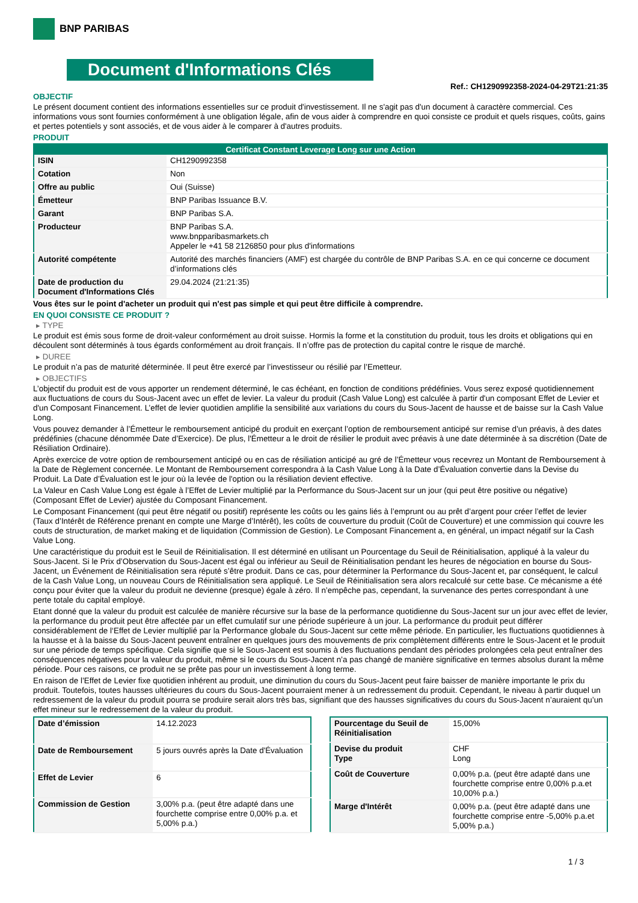BNP PARIBAS
Document d'Informations Clés
Ref.: CH1290992358-2024-04-29T21:21:35
OBJECTIF
Le présent document contient des informations essentielles sur ce produit d'investissement. Il ne s'agit pas d'un document à caractère commercial. Ces informations vous sont fournies conformément à une obligation légale, afin de vous aider à comprendre en quoi consiste ce produit et quels risques, coûts, gains et pertes potentiels y sont associés, et de vous aider à le comparer à d'autres produits.
PRODUIT
| Certificat Constant Leverage Long sur une Action | |
| --- | --- |
| ISIN | CH1290992358 |
| Cotation | Non |
| Offre au public | Oui (Suisse) |
| Émetteur | BNP Paribas Issuance B.V. |
| Garant | BNP Paribas S.A. |
| Producteur | BNP Paribas S.A. www.bnpparibasmarkets.ch Appeler le +41 58 2126850 pour plus d'informations |
| Autorité compétente | Autorité des marchés financiers (AMF) est chargée du contrôle de BNP Paribas S.A. en ce qui concerne ce document d’informations clés |
| Date de production du Document d'Informations Clés | 29.04.2024 (21:21:35) |
Vous êtes sur le point d'acheter un produit qui n'est pas simple et qui peut être difficile à comprendre.
EN QUOI CONSISTE CE PRODUIT ?
▸ TYPE
Le produit est émis sous forme de droit-valeur conformément au droit suisse. Hormis la forme et la constitution du produit, tous les droits et obligations qui en découlent sont déterminés à tous égards conformément au droit français. Il n’offre pas de protection du capital contre le risque de marché.
▸ DUREE
Le produit n’a pas de maturité déterminée. Il peut être exercé par l’investisseur ou résilié par l’Emetteur.
▸ OBJECTIFS
L’objectif du produit est de vous apporter un rendement déterminé, le cas échéant, en fonction de conditions prédéfinies. Vous serez exposé quotidiennement aux fluctuations de cours du Sous-Jacent avec un effet de levier. La valeur du produit (Cash Value Long) est calculée à partir d'un composant Effet de Levier et d'un Composant Financement. L’effet de levier quotidien amplifie la sensibilité aux variations du cours du Sous-Jacent de hausse et de baisse sur la Cash Value Long.
Vous pouvez demander à l’Émetteur le remboursement anticipé du produit en exerçant l’option de remboursement anticipé sur remise d’un préavis, à des dates prédéfinies (chacune dénommée Date d’Exercice). De plus, l'Émetteur a le droit de résilier le produit avec préavis à une date déterminée à sa discrétion (Date de Résiliation Ordinaire).
Après exercice de votre option de remboursement anticipé ou en cas de résiliation anticipé au gré de l’Émetteur vous recevrez un Montant de Remboursement à la Date de Règlement concernée. Le Montant de Remboursement correspondra à la Cash Value Long à la Date d’Évaluation convertie dans la Devise du Produit. La Date d’Évaluation est le jour où la levée de l'option ou la résiliation devient effective.
La Valeur en Cash Value Long est égale à l’Effet de Levier multiplié par la Performance du Sous-Jacent sur un jour (qui peut être positive ou négative) (Composant Effet de Levier) ajustée du Composant Financement.
Le Composant Financement (qui peut être négatif ou positif) représente les coûts ou les gains liés à l’emprunt ou au prêt d’argent pour créer l’effet de levier (Taux d’Intérêt de Référence prenant en compte une Marge d’Intérêt), les coûts de couverture du produit (Coût de Couverture) et une commission qui couvre les couts de structuration, de market making et de liquidation (Commission de Gestion). Le Composant Financement a, en général, un impact négatif sur la Cash Value Long.
Une caractéristique du produit est le Seuil de Réinitialisation. Il est déterminé en utilisant un Pourcentage du Seuil de Réinitialisation, appliqué à la valeur du Sous-Jacent. Si le Prix d’Observation du Sous-Jacent est égal ou inférieur au Seuil de Réinitialisation pendant les heures de négociation en bourse du Sous-Jacent, un Événement de Réinitialisation sera réputé s’être produit. Dans ce cas, pour déterminer la Performance du Sous-Jacent et, par conséquent, le calcul de la Cash Value Long, un nouveau Cours de Réinitialisation sera appliqué. Le Seuil de Réinitialisation sera alors recalculé sur cette base. Ce mécanisme a été conçu pour éviter que la valeur du produit ne devienne (presque) égale à zéro. Il n’empêche pas, cependant, la survenance des pertes correspondant à une perte totale du capital employé.
Etant donné que la valeur du produit est calculée de manière récursive sur la base de la performance quotidienne du Sous-Jacent sur un jour avec effet de levier, la performance du produit peut être affectée par un effet cumulatif sur une période supérieure à un jour. La performance du produit peut différer considérablement de l‘Effet de Levier multiplié par la Performance globale du Sous-Jacent sur cette même période. En particulier, les fluctuations quotidiennes à la hausse et à la baisse du Sous-Jacent peuvent entraîner en quelques jours des mouvements de prix complètement différents entre le Sous-Jacent et le produit sur une période de temps spécifique. Cela signifie que si le Sous-Jacent est soumis à des fluctuations pendant des périodes prolongées cela peut entraîner des conséquences négatives pour la valeur du produit, même si le cours du Sous-Jacent n’a pas changé de manière significative en termes absolus durant la même période. Pour ces raisons, ce produit ne se prête pas pour un investissement à long terme.
En raison de l’Effet de Levier fixe quotidien inhérent au produit, une diminution du cours du Sous-Jacent peut faire baisser de manière importante le prix du produit. Toutefois, toutes hausses ultérieures du cours du Sous-Jacent pourraient mener à un redressement du produit. Cependant, le niveau à partir duquel un redressement de la valeur du produit pourra se produire serait alors très bas, signifiant que des hausses significatives du cours du Sous-Jacent n’auraient qu’un effet mineur sur le redressement de la valeur du produit.
| Date d’émission | 14.12.2023 |
| Date de Remboursement | 5 jours ouvrés après la Date d'Évaluation |
| Effet de Levier | 6 |
| Commission de Gestion | 3,00% p.a. (peut être adapté dans une fourchette comprise entre 0,00% p.a. et 5,00% p.a.) |
| Pourcentage du Seuil de Réinitialisation | 15,00% |
| Devise du produit Type | CHF Long |
| Coût de Couverture | 0,00% p.a. (peut être adapté dans une fourchette comprise entre 0,00% p.a.et 10,00% p.a.) |
| Marge d'Intérêt | 0,00% p.a. (peut être adapté dans une fourchette comprise entre -5,00% p.a.et 5,00% p.a.) |
1 / 3